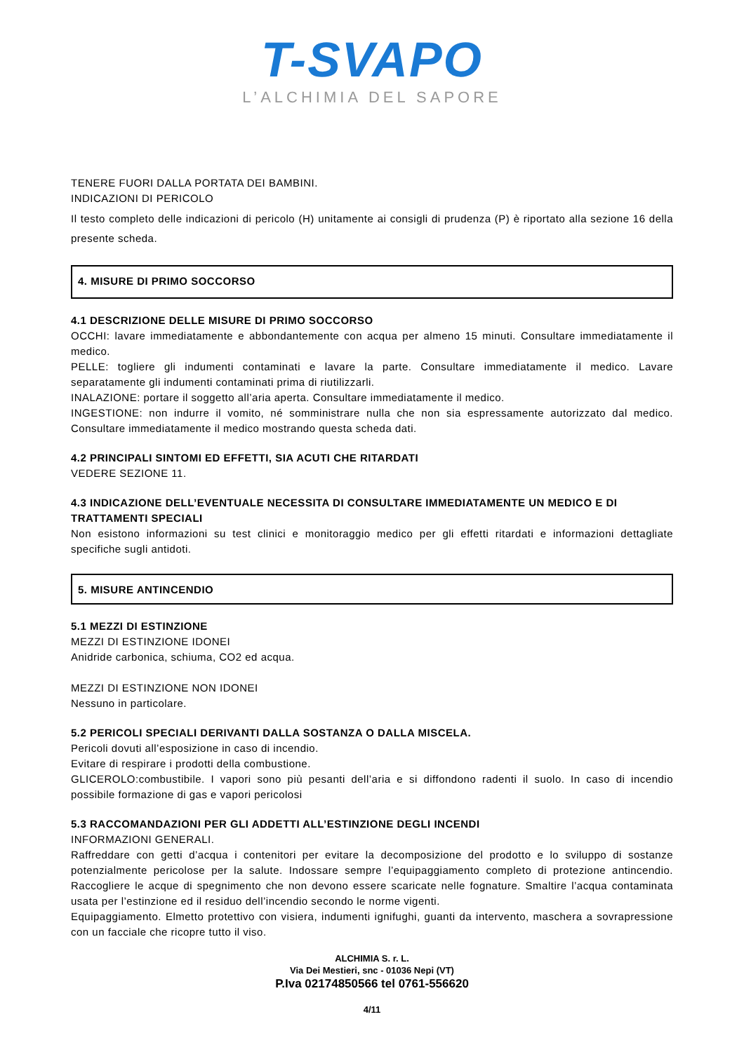T-SVAPO
L’ALCHIMIA DEL SAPORE
TENERE FUORI DALLA PORTATA DEI BAMBINI.
INDICAZIONI DI PERICOLO
Il testo completo delle indicazioni di pericolo (H) unitamente ai consigli di prudenza (P) è riportato alla sezione 16 della presente scheda.
4. MISURE DI PRIMO SOCCORSO
4.1 DESCRIZIONE DELLE MISURE DI PRIMO SOCCORSO
OCCHI: lavare immediatamente e abbondantemente con acqua per almeno 15 minuti. Consultare immediatamente il medico.
PELLE: togliere gli indumenti contaminati e lavare la parte. Consultare immediatamente il medico. Lavare separatamente gli indumenti contaminati prima di riutilizzarli.
INALAZIONE: portare il soggetto all’aria aperta. Consultare immediatamente il medico.
INGESTIONE: non indurre il vomito, né somministrare nulla che non sia espressamente autorizzato dal medico. Consultare immediatamente il medico mostrando questa scheda dati.
4.2 PRINCIPALI SINTOMI ED EFFETTI, SIA ACUTI CHE RITARDATI
VEDERE SEZIONE 11.
4.3 INDICAZIONE DELL’EVENTUALE NECESSITA DI CONSULTARE IMMEDIATAMENTE UN MEDICO E DI TRATTAMENTI SPECIALI
Non esistono informazioni su test clinici e monitoraggio medico per gli effetti ritardati e informazioni dettagliate specifiche sugli antidoti.
5. MISURE ANTINCENDIO
5.1 MEZZI DI ESTINZIONE
MEZZI DI ESTINZIONE IDONEI
Anidride carbonica, schiuma, CO2 ed acqua.
MEZZI DI ESTINZIONE NON IDONEI
Nessuno in particolare.
5.2 PERICOLI SPECIALI DERIVANTI DALLA SOSTANZA O DALLA MISCELA.
Pericoli dovuti all’esposizione in caso di incendio.
Evitare di respirare i prodotti della combustione.
GLICEROLO:combustibile. I vapori sono più pesanti dell’aria e si diffondono radenti il suolo. In caso di incendio possibile formazione di gas e vapori pericolosi
5.3 RACCOMANDAZIONI PER GLI ADDETTI ALL’ESTINZIONE DEGLI INCENDI
INFORMAZIONI GENERALI.
Raffreddare con getti d’acqua i contenitori per evitare la decomposizione del prodotto e lo sviluppo di sostanze potenzialmente pericolose per la salute. Indossare sempre l’equipaggiamento completo di protezione antincendio. Raccogliere le acque di spegnimento che non devono essere scaricate nelle fognature. Smaltire l’acqua contaminata usata per l’estinzione ed il residuo dell’incendio secondo le norme vigenti.
Equipaggiamento. Elmetto protettivo con visiera, indumenti ignifughi, guanti da intervento, maschera a sovrapressione con un facciale che ricopre tutto il viso.
ALCHIMIA S. r. L.
Via Dei Mestieri, snc - 01036 Nepi (VT)
P.Iva 02174850566 tel 0761-556620
4/11